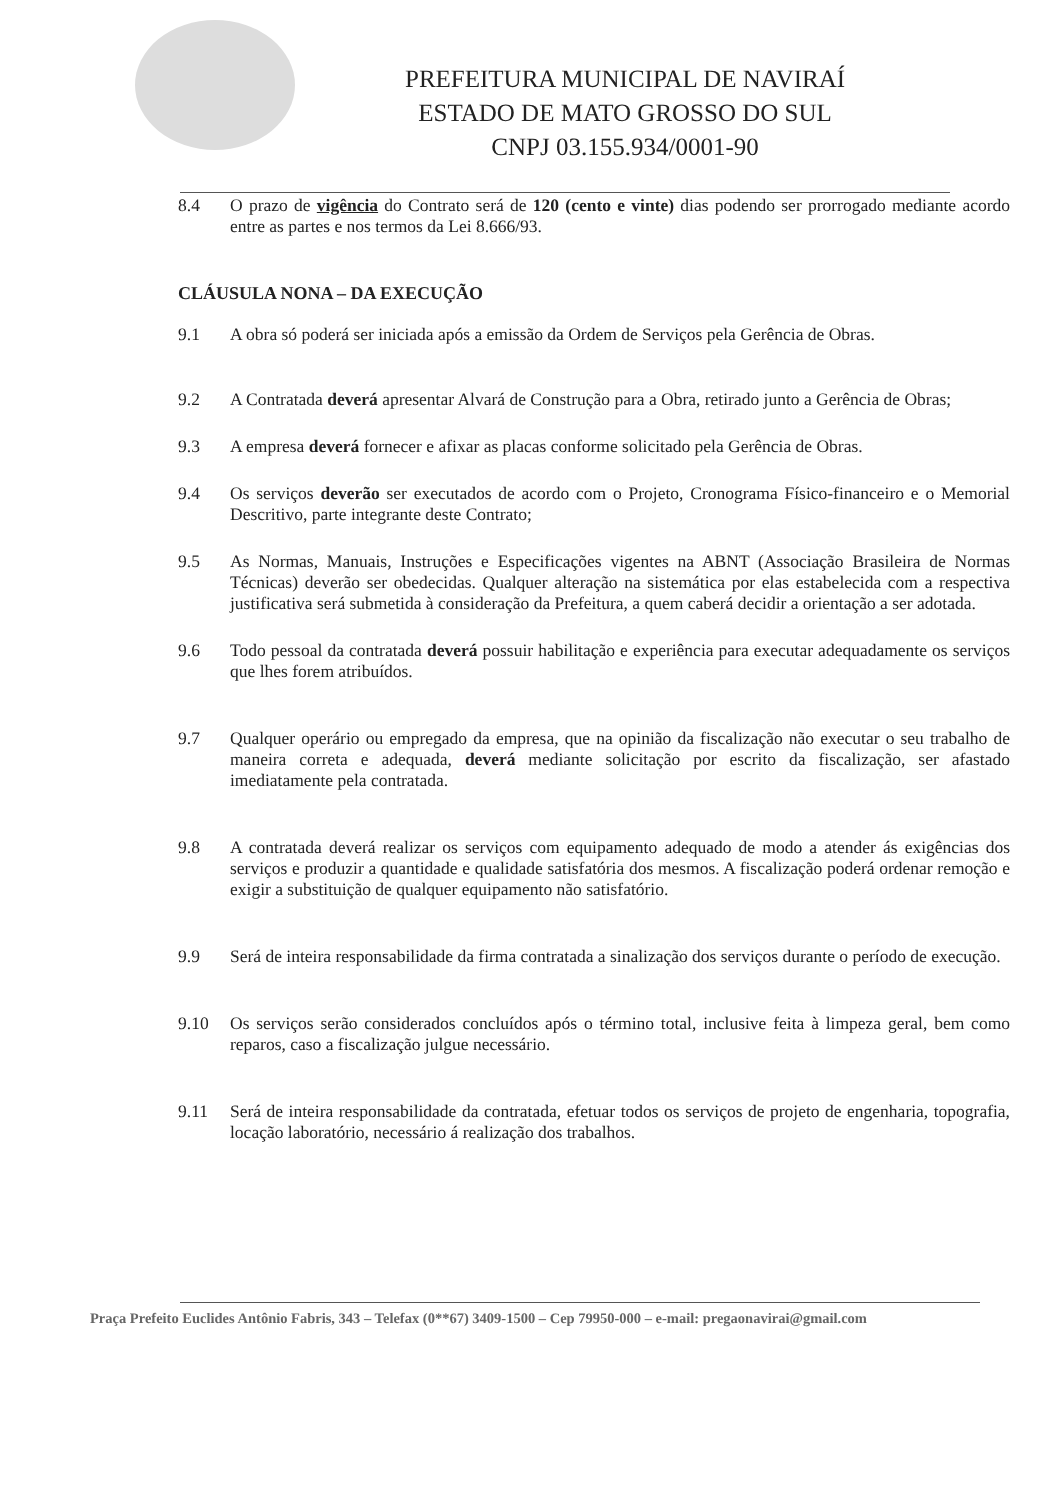PREFEITURA MUNICIPAL DE NAVIRAÍ
ESTADO DE MATO GROSSO DO SUL
CNPJ 03.155.934/0001-90
8.4 O prazo de vigência do Contrato será de 120 (cento e vinte) dias podendo ser prorrogado mediante acordo entre as partes e nos termos da Lei 8.666/93.
CLÁUSULA NONA – DA EXECUÇÃO
9.1 A obra só poderá ser iniciada após a emissão da Ordem de Serviços pela Gerência de Obras.
9.2 A Contratada deverá apresentar Alvará de Construção para a Obra, retirado junto a Gerência de Obras;
9.3 A empresa deverá fornecer e afixar as placas conforme solicitado pela Gerência de Obras.
9.4 Os serviços deverão ser executados de acordo com o Projeto, Cronograma Físico-financeiro e o Memorial Descritivo, parte integrante deste Contrato;
9.5 As Normas, Manuais, Instruções e Especificações vigentes na ABNT (Associação Brasileira de Normas Técnicas) deverão ser obedecidas. Qualquer alteração na sistemática por elas estabelecida com a respectiva justificativa será submetida à consideração da Prefeitura, a quem caberá decidir a orientação a ser adotada.
9.6 Todo pessoal da contratada deverá possuir habilitação e experiência para executar adequadamente os serviços que lhes forem atribuídos.
9.7 Qualquer operário ou empregado da empresa, que na opinião da fiscalização não executar o seu trabalho de maneira correta e adequada, deverá mediante solicitação por escrito da fiscalização, ser afastado imediatamente pela contratada.
9.8 A contratada deverá realizar os serviços com equipamento adequado de modo a atender ás exigências dos serviços e produzir a quantidade e qualidade satisfatória dos mesmos. A fiscalização poderá ordenar remoção e exigir a substituição de qualquer equipamento não satisfatório.
9.9 Será de inteira responsabilidade da firma contratada a sinalização dos serviços durante o período de execução.
9.10 Os serviços serão considerados concluídos após o término total, inclusive feita à limpeza geral, bem como reparos, caso a fiscalização julgue necessário.
9.11 Será de inteira responsabilidade da contratada, efetuar todos os serviços de projeto de engenharia, topografia, locação laboratório, necessário á realização dos trabalhos.
Praça Prefeito Euclides Antônio Fabris, 343 – Telefax (0**67) 3409-1500 – Cep 79950-000 – e-mail: pregaonavirai@gmail.com